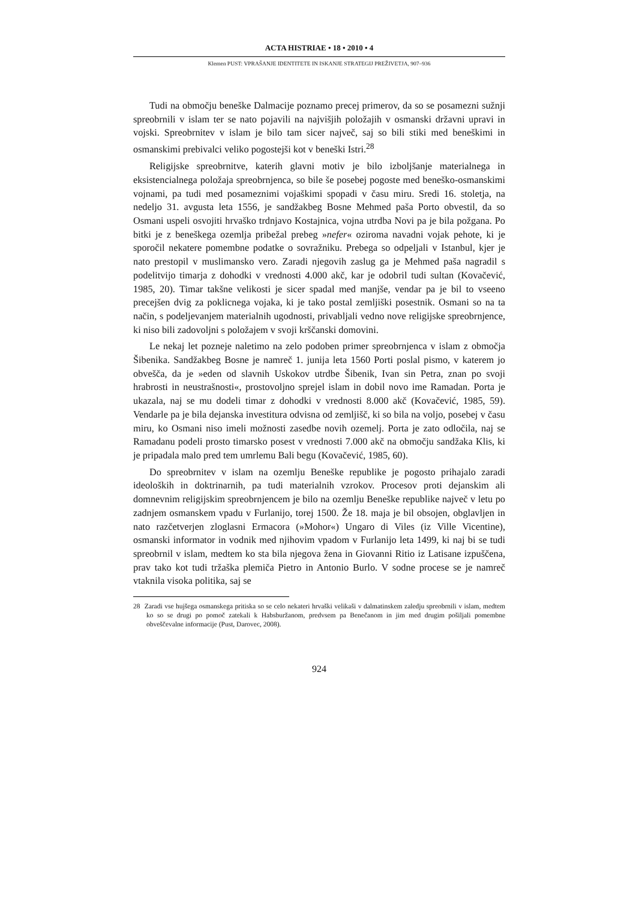ACTA HISTRIAE • 18 • 2010 • 4
Klemen PUST: VPRAŠANJE IDENTITETE IN ISKANJE STRATEGIJ PREŽIVETJA, 907–936
Tudi na območju beneške Dalmacije poznamo precej primerov, da so se posamezni sužnji spreobrnili v islam ter se nato pojavili na najvišjih položajih v osmanski državni upravi in vojski. Spreobrnitev v islam je bilo tam sicer največ, saj so bili stiki med beneškimi in osmanskimi prebivalci veliko pogostejši kot v beneški Istri.<sup>28</sup>
Religijske spreobrnitve, katerih glavni motiv je bilo izboljšanje materialnega in eksistencialnega položaja spreobrnjenca, so bile še posebej pogoste med beneško-osmanskimi vojnami, pa tudi med posameznimi vojaškimi spopadi v času miru. Sredi 16. stoletja, na nedeljo 31. avgusta leta 1556, je sandžakbeg Bosne Mehmed paša Porto obvestil, da so Osmani uspeli osvojiti hrvaško trdnjavo Kostajnica, vojna utrdba Novi pa je bila požgana. Po bitki je z beneškega ozemlja pribežal prebeg »nefer« oziroma navadni vojak pehote, ki je sporočil nekatere pomembne podatke o sovražniku. Prebega so odpeljali v Istanbul, kjer je nato prestopil v muslimansko vero. Zaradi njegovih zaslug ga je Mehmed paša nagradil s podelitvijo timarja z dohodki v vrednosti 4.000 akč, kar je odobril tudi sultan (Kovačević, 1985, 20). Timar takšne velikosti je sicer spadal med manjše, vendar pa je bil to vseeno precejšen dvig za poklicnega vojaka, ki je tako postal zemljiški posestnik. Osmani so na ta način, s podeljevanjem materialnih ugodnosti, privabljali vedno nove religijske spreobrnjence, ki niso bili zadovoljni s položajem v svoji krščanski domovini.
Le nekaj let pozneje naletimo na zelo podoben primer spreobrnjenca v islam z območja Šibenika. Sandžakbeg Bosne je namreč 1. junija leta 1560 Porti poslal pismo, v katerem jo obvešča, da je »eden od slavnih Uskokov utrdbe Šibenik, Ivan sin Petra, znan po svoji hrabrosti in neustrašnosti«, prostovoljno sprejel islam in dobil novo ime Ramadan. Porta je ukazala, naj se mu dodeli timar z dohodki v vrednosti 8.000 akč (Kovačević, 1985, 59). Vendarle pa je bila dejanska investitura odvisna od zemljišč, ki so bila na voljo, posebej v času miru, ko Osmani niso imeli možnosti zasedbe novih ozemelj. Porta je zato odločila, naj se Ramadanu podeli prosto timarsko posest v vrednosti 7.000 akč na območju sandžaka Klis, ki je pripadala malo pred tem umrlemu Bali begu (Kovačević, 1985, 60).
Do spreobrnitev v islam na ozemlju Beneške republike je pogosto prihajalo zaradi ideoloških in doktrinarnih, pa tudi materialnih vzrokov. Procesov proti dejanskim ali domnevnim religijskim spreobrnjencem je bilo na ozemlju Beneške republike največ v letu po zadnjem osmanskem vpadu v Furlanijo, torej 1500. Že 18. maja je bil obsojen, obglavljen in nato razčetverjen zloglasni Ermacora (»Mohor«) Ungaro di Viles (iz Ville Vicentine), osmanski informator in vodnik med njihovim vpadom v Furlanijo leta 1499, ki naj bi se tudi spreobrnil v islam, medtem ko sta bila njegova žena in Giovanni Ritio iz Latisane izpuščena, prav tako kot tudi tržaška plemiča Pietro in Antonio Burlo. V sodne procese se je namreč vtaknila visoka politika, saj se
28 Zaradi vse hujšega osmanskega pritiska so se celo nekateri hrvaški velikaši v dalmatinskem zaledju spreobrnili v islam, medtem ko so se drugi po pomoč zatekali k Habsburžanom, predvsem pa Benečanom in jim med drugim pošiljali pomembne obveščevalne informacije (Pust, Darovec, 2008).
924